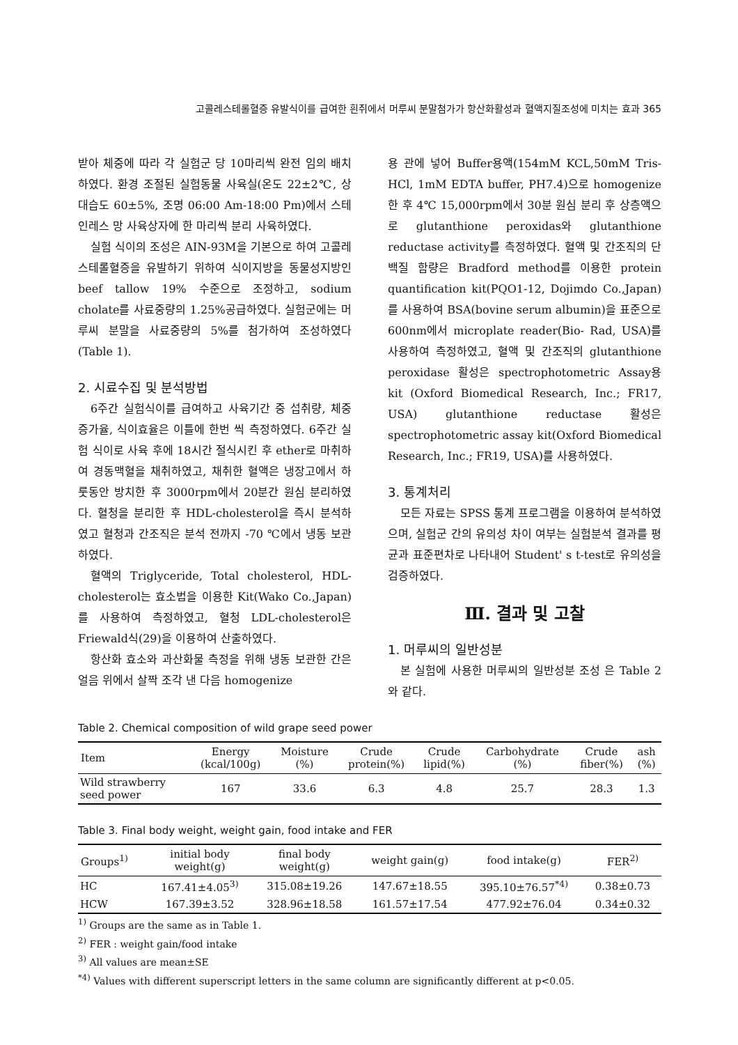고콜레스테롤혈증 유발식이를 급여한 흰쥐에서 머루씨 분말첨가가 항산화활성과 혈액지질조성에 미치는 효과 365
받아 체중에 따라 각 실험군 당 10마리씩 완전 임의 배치하였다. 환경 조절된 실험동물 사육실(온도 22±2℃, 상대습도 60±5%, 조명 06:00 Am-18:00 Pm)에서 스테인레스 망 사육상자에 한 마리씩 분리 사육하였다.
실험 식이의 조성은 AIN-93M을 기본으로 하여 고콜레스테롤혈증을 유발하기 위하여 식이지방을 동물성지방인 beef tallow 19% 수준으로 조정하고, sodium cholate를 사료중량의 1.25%공급하였다. 실험군에는 머루씨 분말을 사료중량의 5%를 첨가하여 조성하였다(Table 1).
2. 시료수집 및 분석방법
6주간 실험식이를 급여하고 사육기간 중 섭취량, 체중증가율, 식이효율은 이틀에 한번 씩 측정하였다. 6주간 실험 식이로 사육 후에 18시간 절식시킨 후 ether로 마취하여 경동맥혈을 채취하였고, 채취한 혈액은 냉장고에서 하룻동안 방치한 후 3000rpm에서 20분간 원심 분리하였다. 혈청을 분리한 후 HDL-cholesterol을 즉시 분석하였고 혈청과 간조직은 분석 전까지 -70 ℃에서 냉동 보관하였다.
혈액의 Triglyceride, Total cholesterol, HDL-cholesterol는 효소법을 이용한 Kit(Wako Co.,Japan)를 사용하여 측정하였고, 혈청 LDL-cholesterol은 Friewald식(29)을 이용하여 산출하였다.
항산화 효소와 과산화물 측정을 위해 냉동 보관한 간은 얼음 위에서 살짝 조각 낸 다음 homogenize
용 관에 넣어 Buffer용액(154mM KCL,50mM Tris-HCl, 1mM EDTA buffer, PH7.4)으로 homogenize 한 후 4℃ 15,000rpm에서 30분 원심 분리 후 상층액으로 glutanthione peroxidas와 glutanthione reductase activity를 측정하였다. 혈액 및 간조직의 단백질 함량은 Bradford method를 이용한 protein quantification kit(PQO1-12, Dojimdo Co.,Japan)를 사용하여 BSA(bovine serum albumin)을 표준으로 600nm에서 microplate reader(Bio- Rad, USA)를 사용하여 측정하였고, 혈액 및 간조직의 glutanthione peroxidase 활성은 spectrophotometric Assay용 kit (Oxford Biomedical Research, Inc.; FR17, USA) glutanthione reductase 활성은 spectrophotometric assay kit(Oxford Biomedical Research, Inc.; FR19, USA)를 사용하였다.
3. 통계처리
모든 자료는 SPSS 통계 프로그램을 이용하여 분석하였으며, 실험군 간의 유의성 차이 여부는 실험분석 결과를 평균과 표준편차로 나타내어 Student' s t-test로 유의성을 검증하였다.
Ⅲ. 결과 및 고찰
1. 머루씨의 일반성분
본 실험에 사용한 머루씨의 일반성분 조성 은 Table 2와 같다.
Table 2. Chemical composition of wild grape seed power
| Item | Energy (kcal/100g) | Moisture (%) | Crude protein(%) | Crude lipid(%) | Carbohydrate (%) | Crude fiber(%) | ash (%) |
| --- | --- | --- | --- | --- | --- | --- | --- |
| Wild strawberry seed power | 167 | 33.6 | 6.3 | 4.8 | 25.7 | 28.3 | 1.3 |
Table 3. Final body weight, weight gain, food intake and FER
| Groups<sup>1)</sup> | initial body weight(g) | final body weight(g) | weight gain(g) | food intake(g) | FER<sup>2)</sup> |
| --- | --- | --- | --- | --- | --- |
| HC | 167.41±4.05<sup>3)</sup> | 315.08±19.26 | 147.67±18.55 | 395.10±76.57<sup>*4)</sup> | 0.38±0.73 |
| HCW | 167.39±3.52 | 328.96±18.58 | 161.57±17.54 | 477.92±76.04 | 0.34±0.32 |
<sup>1)</sup> Groups are the same as in Table 1.
<sup>2)</sup> FER : weight gain/food intake
<sup>3)</sup> All values are mean±SE
<sup>*4)</sup> Values with different superscript letters in the same column are significantly different at p<0.05.